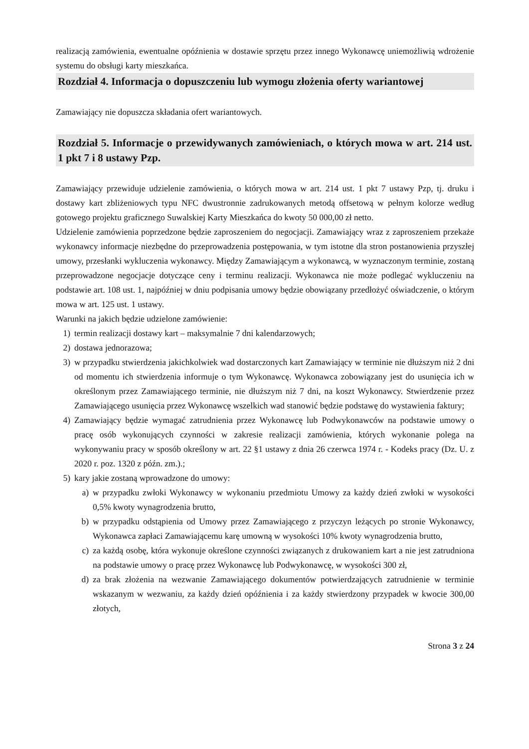realizacją zamówienia, ewentualne opóźnienia w dostawie sprzętu przez innego Wykonawcę uniemożliwią wdrożenie systemu do obsługi karty mieszkańca.
Rozdział 4. Informacja o dopuszczeniu lub wymogu złożenia oferty wariantowej
Zamawiający nie dopuszcza składania ofert wariantowych.
Rozdział 5. Informacje o przewidywanych zamówieniach, o których mowa w art. 214 ust. 1 pkt 7 i 8 ustawy Pzp.
Zamawiający przewiduje udzielenie zamówienia, o których mowa w art. 214 ust. 1 pkt 7 ustawy Pzp, tj. druku i dostawy kart zbliżeniowych typu NFC dwustronnie zadrukowanych metodą offsetową w pełnym kolorze według gotowego projektu graficznego Suwalskiej Karty Mieszkańca do kwoty 50 000,00 zł netto.
Udzielenie zamówienia poprzedzone będzie zaproszeniem do negocjacji. Zamawiający wraz z zaproszeniem przekaże wykonawcy informacje niezbędne do przeprowadzenia postępowania, w tym istotne dla stron postanowienia przyszłej umowy, przesłanki wykluczenia wykonawcy. Między Zamawiającym a wykonawcą, w wyznaczonym terminie, zostaną przeprowadzone negocjacje dotyczące ceny i terminu realizacji. Wykonawca nie może podlegać wykluczeniu na podstawie art. 108 ust. 1, najpóźniej w dniu podpisania umowy będzie obowiązany przedłożyć oświadczenie, o którym mowa w art. 125 ust. 1 ustawy.
Warunki na jakich będzie udzielone zamówienie:
1) termin realizacji dostawy kart – maksymalnie 7 dni kalendarzowych;
2) dostawa jednorazowa;
3) w przypadku stwierdzenia jakichkolwiek wad dostarczonych kart Zamawiający w terminie nie dłuższym niż 2 dni od momentu ich stwierdzenia informuje o tym Wykonawcę. Wykonawca zobowiązany jest do usunięcia ich w określonym przez Zamawiającego terminie, nie dłuższym niż 7 dni, na koszt Wykonawcy. Stwierdzenie przez Zamawiającego usunięcia przez Wykonawcę wszelkich wad stanowić będzie podstawę do wystawienia faktury;
4) Zamawiający będzie wymagać zatrudnienia przez Wykonawcę lub Podwykonawców na podstawie umowy o pracę osób wykonujących czynności w zakresie realizacji zamówienia, których wykonanie polega na wykonywaniu pracy w sposób określony w art. 22 §1 ustawy z dnia 26 czerwca 1974 r. - Kodeks pracy (Dz. U. z 2020 r. poz. 1320 z późn. zm.).;
5) kary jakie zostaną wprowadzone do umowy:
a) w przypadku zwłoki Wykonawcy w wykonaniu przedmiotu Umowy za każdy dzień zwłoki w wysokości 0,5% kwoty wynagrodzenia brutto,
b) w przypadku odstąpienia od Umowy przez Zamawiającego z przyczyn leżących po stronie Wykonawcy, Wykonawca zapłaci Zamawiającemu karę umowną w wysokości 10% kwoty wynagrodzenia brutto,
c) za każdą osobę, która wykonuje określone czynności związanych z drukowaniem kart a nie jest zatrudniona na podstawie umowy o pracę przez Wykonawcę lub Podwykonawcę, w wysokości 300 zł,
d) za brak złożenia na wezwanie Zamawiającego dokumentów potwierdzających zatrudnienie w terminie wskazanym w wezwaniu, za każdy dzień opóźnienia i za każdy stwierdzony przypadek w kwocie 300,00 złotych,
Strona 3 z 24